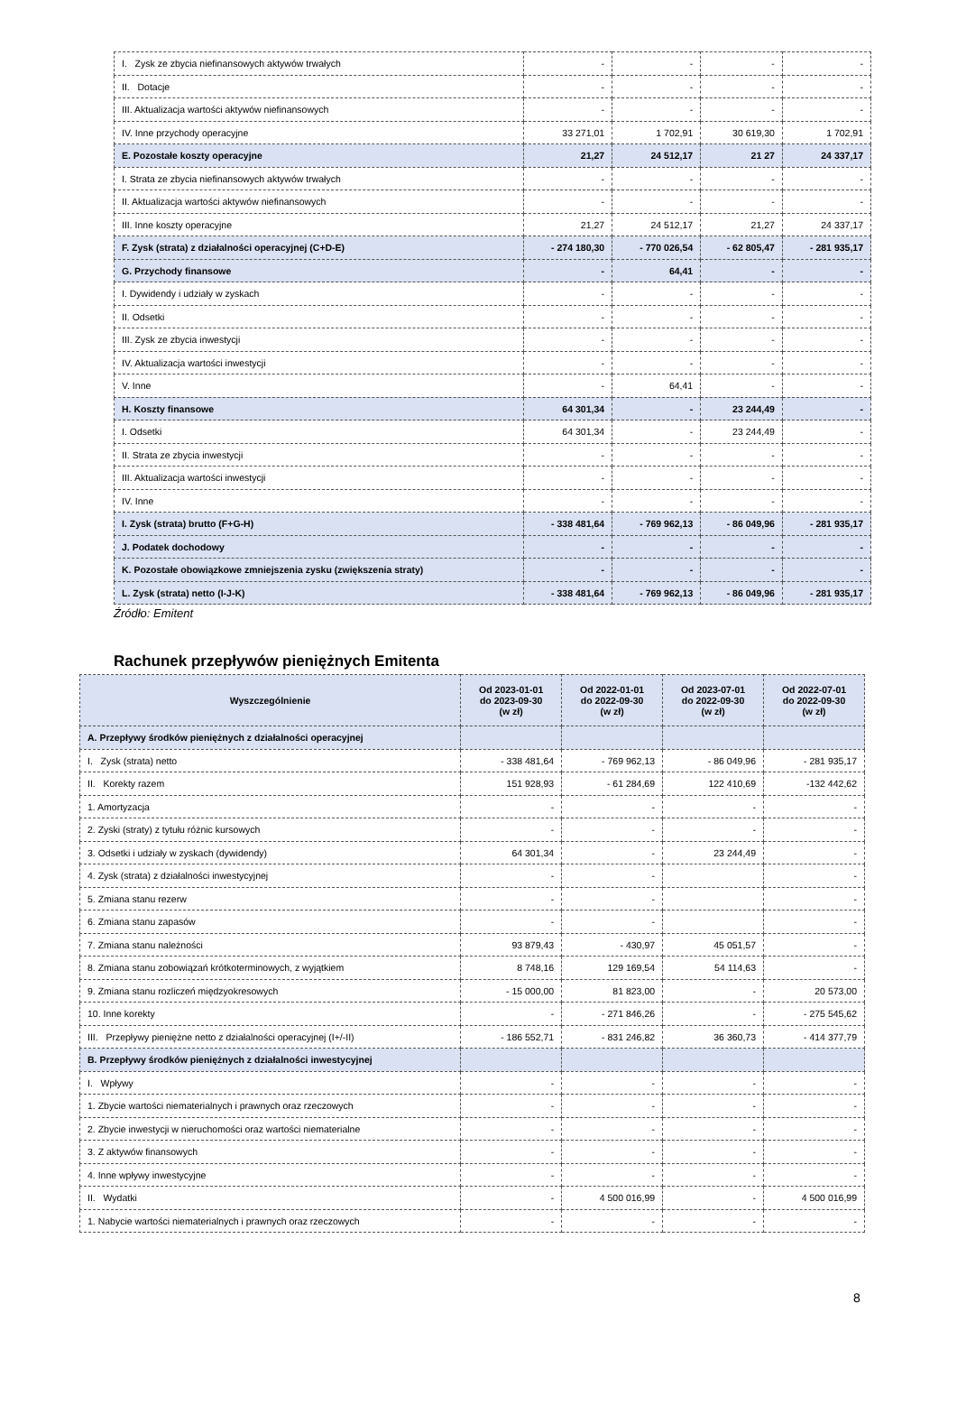| I. Zysk ze zbycia niefinansowych aktywów trwałych | - | - | - | - |
| II. Dotacje | - | - | - | - |
| III. Aktualizacja wartości aktywów niefinansowych | - | - | - | - |
| IV. Inne przychody operacyjne | 33 271,01 | 1 702,91 | 30 619,30 | 1 702,91 |
| E. Pozostałe koszty operacyjne | 21,27 | 24 512,17 | 21 27 | 24 337,17 |
| I. Strata ze zbycia niefinansowych aktywów trwałych | - | - | - | - |
| II. Aktualizacja wartości aktywów niefinansowych | - | - | - | - |
| III. Inne koszty operacyjne | 21,27 | 24 512,17 | 21,27 | 24 337,17 |
| F. Zysk (strata) z działalności operacyjnej (C+D-E) | - 274 180,30 | - 770 026,54 | - 62 805,47 | - 281 935,17 |
| G. Przychody finansowe | - | 64,41 | - | - |
| I. Dywidendy i udziały w zyskach | - | - | - | - |
| II. Odsetki | - | - | - | - |
| III. Zysk ze zbycia inwestycji | - | - | - | - |
| IV. Aktualizacja wartości inwestycji | - | - | - | - |
| V. Inne | - | 64,41 | - | - |
| H. Koszty finansowe | 64 301,34 | - | 23 244,49 | - |
| I. Odsetki | 64 301,34 | - | 23 244,49 | - |
| II. Strata ze zbycia inwestycji | - | - | - | - |
| III. Aktualizacja wartości inwestycji | - | - | - | - |
| IV. Inne | - | - | - | - |
| I. Zysk (strata) brutto (F+G-H) | - 338 481,64 | - 769 962,13 | - 86 049,96 | - 281 935,17 |
| J. Podatek dochodowy | - | - | - | - |
| K. Pozostałe obowiązkowe zmniejszenia zysku (zwiększenia straty) | - | - | - | - |
| L. Zysk (strata) netto (I-J-K) | - 338 481,64 | - 769 962,13 | - 86 049,96 | - 281 935,17 |
Źródło: Emitent
Rachunek przepływów pieniężnych Emitenta
| Wyszczególnienie | Od 2023-01-01 do 2023-09-30 (w zł) | Od 2022-01-01 do 2022-09-30 (w zł) | Od 2023-07-01 do 2022-09-30 (w zł) | Od 2022-07-01 do 2022-09-30 (w zł) |
| --- | --- | --- | --- | --- |
| A. Przepływy środków pieniężnych z działalności operacyjnej | | | | |
| I. Zysk (strata) netto | - 338 481,64 | - 769 962,13 | - 86 049,96 | - 281 935,17 |
| II. Korekty razem | 151 928,93 | - 61 284,69 | 122 410,69 | -132 442,62 |
| 1. Amortyzacja | - | - | - | - |
| 2. Zyski (straty) z tytułu różnic kursowych | - | - | - | - |
| 3. Odsetki i udziały w zyskach (dywidendy) | 64 301,34 | - | 23 244,49 | - |
| 4. Zysk (strata) z działalności inwestycyjnej | - | - | | - |
| 5. Zmiana stanu rezerw | - | - | | - |
| 6. Zmiana stanu zapasów | - | - | | - |
| 7. Zmiana stanu należności | 93 879,43 | - 430,97 | 45 051,57 | - |
| 8. Zmiana stanu zobowiązań krótkoterminowych, z wyjątkiem | 8 748,16 | 129 169,54 | 54 114,63 | - |
| 9. Zmiana stanu rozliczeń międzyokresowych | - 15 000,00 | 81 823,00 | - | 20 573,00 |
| 10. Inne korekty | - | - 271 846,26 | - | - 275 545,62 |
| III. Przepływy pieniężne netto z działalności operacyjnej (I+/-II) | - 186 552,71 | - 831 246,82 | 36 360,73 | - 414 377,79 |
| B. Przepływy środków pieniężnych z działalności inwestycyjnej | | | | |
| I. Wpływy | - | - | - | - |
| 1. Zbycie wartości niematerialnych i prawnych oraz rzeczowych | - | - | - | - |
| 2. Zbycie inwestycji w nieruchomości oraz wartości niematerialne | - | - | - | - |
| 3. Z aktywów finansowych | - | - | - | - |
| 4. Inne wpływy inwestycyjne | - | - | - | - |
| II. Wydatki | - | 4 500 016,99 | - | 4 500 016,99 |
| 1. Nabycie wartości niematerialnych i prawnych oraz rzeczowych | - | - | - | - |
8